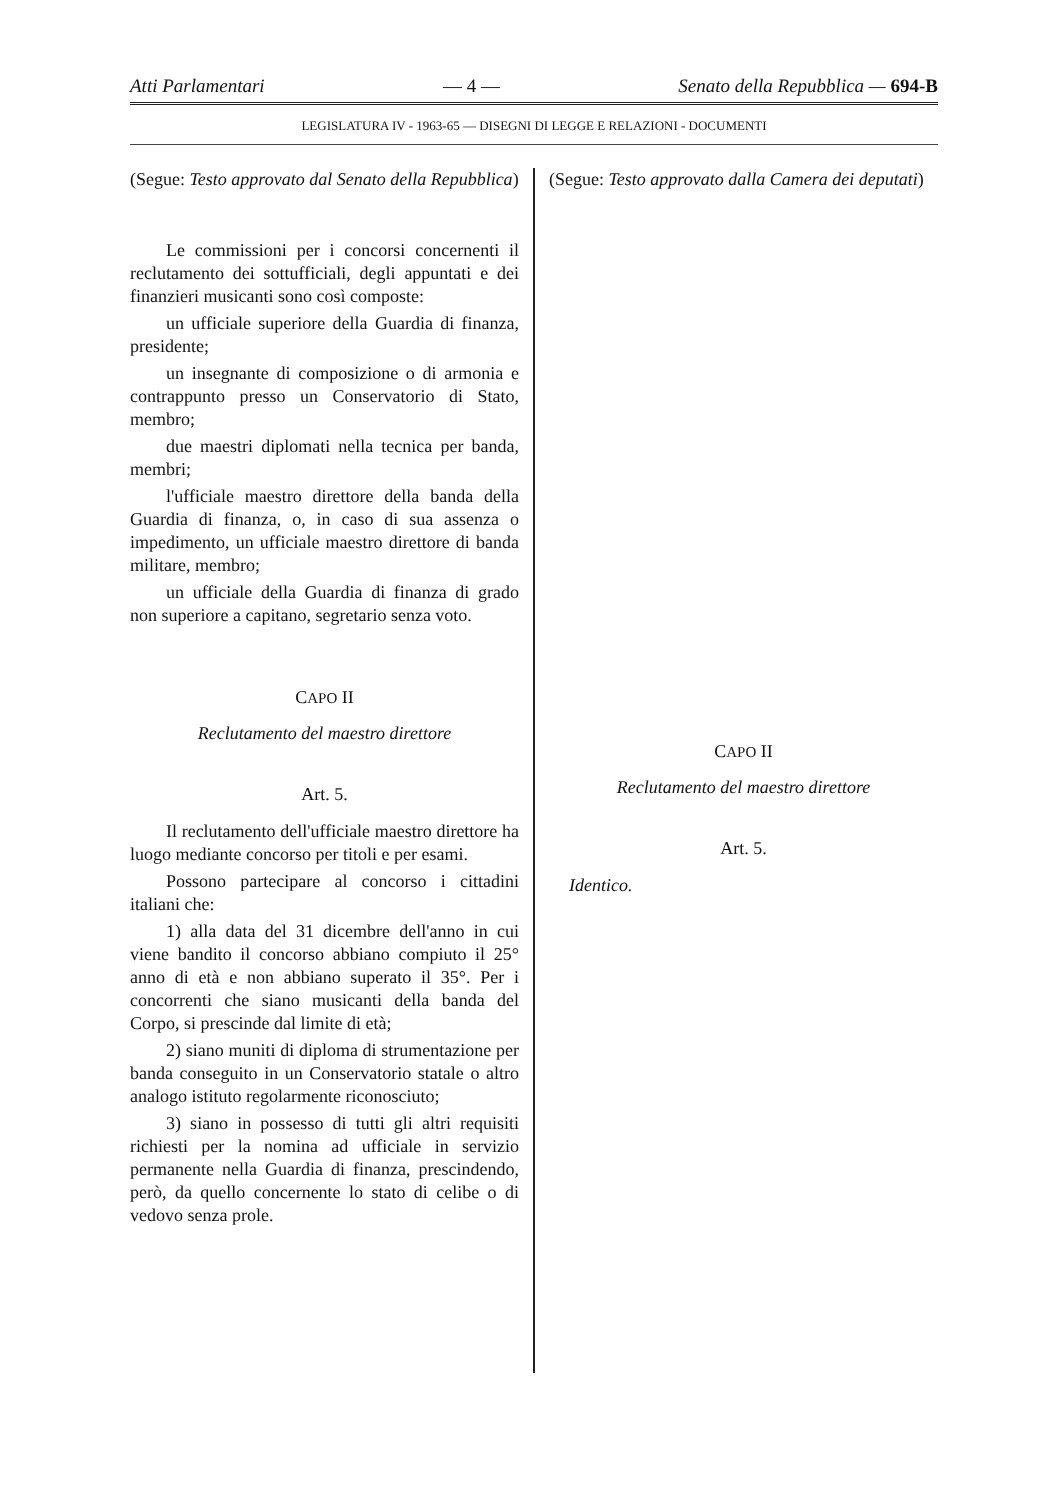Atti Parlamentari — 4 — Senato della Repubblica — 694-B
LEGISLATURA IV - 1963-65 — DISEGNI DI LEGGE E RELAZIONI - DOCUMENTI
(Segue: Testo approvato dal Senato della Repubblica)
Le commissioni per i concorsi concernenti il reclutamento dei sottufficiali, degli appuntati e dei finanzieri musicanti sono così composte:
un ufficiale superiore della Guardia di finanza, presidente;
un insegnante di composizione o di armonia e contrappunto presso un Conservatorio di Stato, membro;
due maestri diplomati nella tecnica per banda, membri;
l'ufficiale maestro direttore della banda della Guardia di finanza, o, in caso di sua assenza o impedimento, un ufficiale maestro direttore di banda militare, membro;
un ufficiale della Guardia di finanza di grado non superiore a capitano, segretario senza voto.
CAPO II
Reclutamento del maestro direttore
Art. 5.
Il reclutamento dell'ufficiale maestro direttore ha luogo mediante concorso per titoli e per esami.
Possono partecipare al concorso i cittadini italiani che:
1) alla data del 31 dicembre dell'anno in cui viene bandito il concorso abbiano compiuto il 25° anno di età e non abbiano superato il 35°. Per i concorrenti che siano musicanti della banda del Corpo, si prescinde dal limite di età;
2) siano muniti di diploma di strumentazione per banda conseguito in un Conservatorio statale o altro analogo istituto regolarmente riconosciuto;
3) siano in possesso di tutti gli altri requisiti richiesti per la nomina ad ufficiale in servizio permanente nella Guardia di finanza, prescindendo, però, da quello concernente lo stato di celibe o di vedovo senza prole.
(Segue: Testo approvato dalla Camera dei deputati)
CAPO II
Reclutamento del maestro direttore
Art. 5.
Identico.